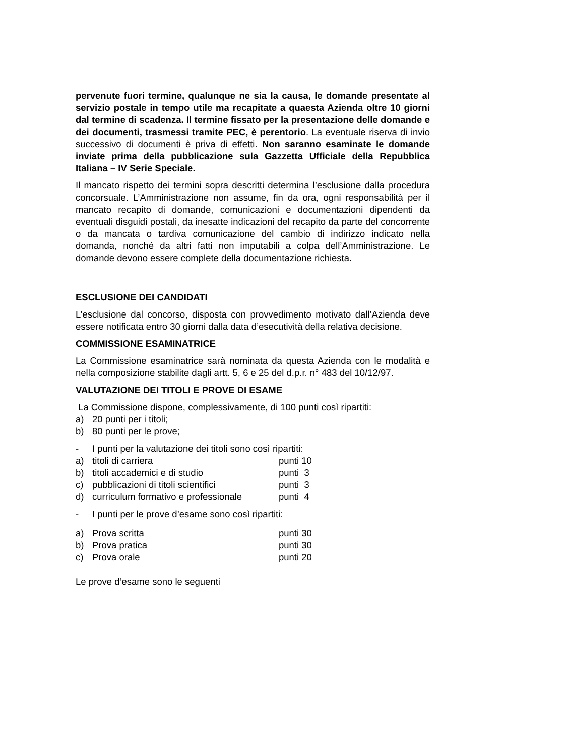pervenute fuori termine, qualunque ne sia la causa, le domande presentate al servizio postale in tempo utile ma recapitate a quaesta Azienda oltre 10 giorni dal termine di scadenza. Il termine fissato per la presentazione delle domande e dei documenti, trasmessi tramite PEC, è perentorio. La eventuale riserva di invio successivo di documenti è priva di effetti. Non saranno esaminate le domande inviate prima della pubblicazione sula Gazzetta Ufficiale della Repubblica Italiana – IV Serie Speciale.
Il mancato rispetto dei termini sopra descritti determina l’esclusione dalla procedura concorsuale. L’Amministrazione non assume, fin da ora, ogni responsabilità per il mancato recapito di domande, comunicazioni e documentazioni dipendenti da eventuali disguidi postali, da inesatte indicazioni del recapito da parte del concorrente o da mancata o tardiva comunicazione del cambio di indirizzo indicato nella domanda, nonché da altri fatti non imputabili a colpa dell’Amministrazione. Le domande devono essere complete della documentazione richiesta.
ESCLUSIONE DEI CANDIDATI
L’esclusione dal concorso, disposta con provvedimento motivato dall’Azienda deve essere notificata entro 30 giorni dalla data d’esecutività della relativa decisione.
COMMISSIONE ESAMINATRICE
La Commissione esaminatrice sarà nominata da questa Azienda con le modalità e nella composizione stabilite dagli artt. 5, 6 e 25 del d.p.r. n° 483 del 10/12/97.
VALUTAZIONE DEI TITOLI E PROVE DI ESAME
La Commissione dispone, complessivamente, di 100 punti così ripartiti:
a) 20 punti per i titoli;
b) 80 punti per le prove;
- I punti per la valutazione dei titoli sono così ripartiti:
a) titoli di carriera punti 10
b) titoli accademici e di studio punti 3
c) pubblicazioni di titoli scientifici punti 3
d) curriculum formativo e professionale punti 4
- I punti per le prove d’esame sono così ripartiti:
a) Prova scritta punti 30
b) Prova pratica punti 30
c) Prova orale punti 20
Le prove d’esame sono le seguenti